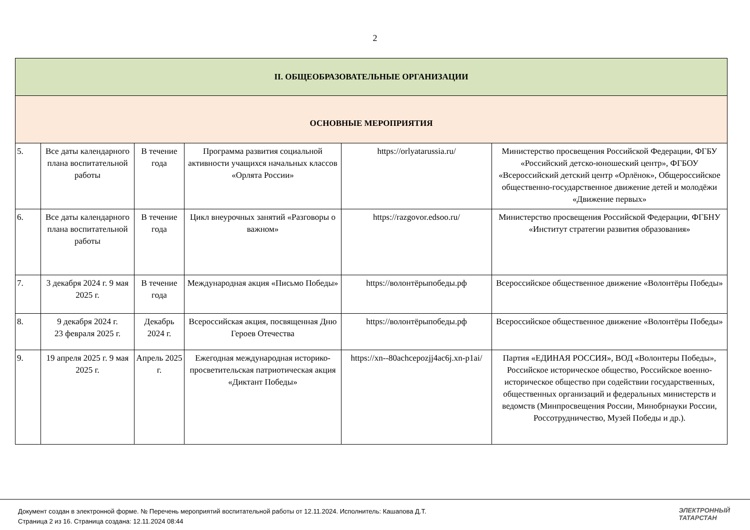2
| II. ОБЩЕОБРАЗОВАТЕЛЬНЫЕ ОРГАНИЗАЦИИ | | | | | |
| ОСНОВНЫЕ МЕРОПРИЯТИЯ | | | | | |
| 5. | Все даты календарного плана воспитательной работы | В течение года | Программа развития социальной активности учащихся начальных классов «Орлята России» | https://orlyatarussia.ru/ | Министерство просвещения Российской Федерации, ФГБУ «Российский детско-юношеский центр», ФГБОУ «Всероссийский детский центр «Орлёнок», Общероссийское общественно-государственное движение детей и молодёжи «Движение первых» |
| 6. | Все даты календарного плана воспитательной работы | В течение года | Цикл внеурочных занятий «Разговоры о важном» | https://razgovor.edsoo.ru/ | Министерство просвещения Российской Федерации, ФГБНУ «Институт стратегии развития образования» |
| 7. | 3 декабря 2024 г. 9 мая 2025 г. | В течение года | Международная акция «Письмо Победы» | https://волонтёрыпобеды.рф | Всероссийское общественное движение «Волонтёры Победы» |
| 8. | 9 декабря 2024 г. 23 февраля 2025 г. | Декабрь 2024 г. | Всероссийская акция, посвященная Дню Героев Отечества | https://волонтёрыпобеды.рф | Всероссийское общественное движение «Волонтёры Победы» |
| 9. | 19 апреля 2025 г. 9 мая 2025 г. | Апрель 2025 г. | Ежегодная международная историко-просветительская патриотическая акция «Диктант Победы» | https://xn--80achcepozjj4ac6j.xn-p1ai/ | Партия «ЕДИНАЯ РОССИЯ», ВОД «Волонтеры Победы», Российское историческое общество, Российское военно-историческое общество при содействии государственных, общественных организаций и федеральных министерств и ведомств (Минпросвещения России, Минобрнауки России, Россотрудничество, Музей Победы и др.). |
Документ создан в электронной форме. № Перечень мероприятий воспитательной работы от 12.11.2024. Исполнитель: Кашапова Д.Т.
Страница 2 из 16. Страница создана: 12.11.2024 08:44
ЭЛЕКТРОННЫЙ
ТАТАРСТАН